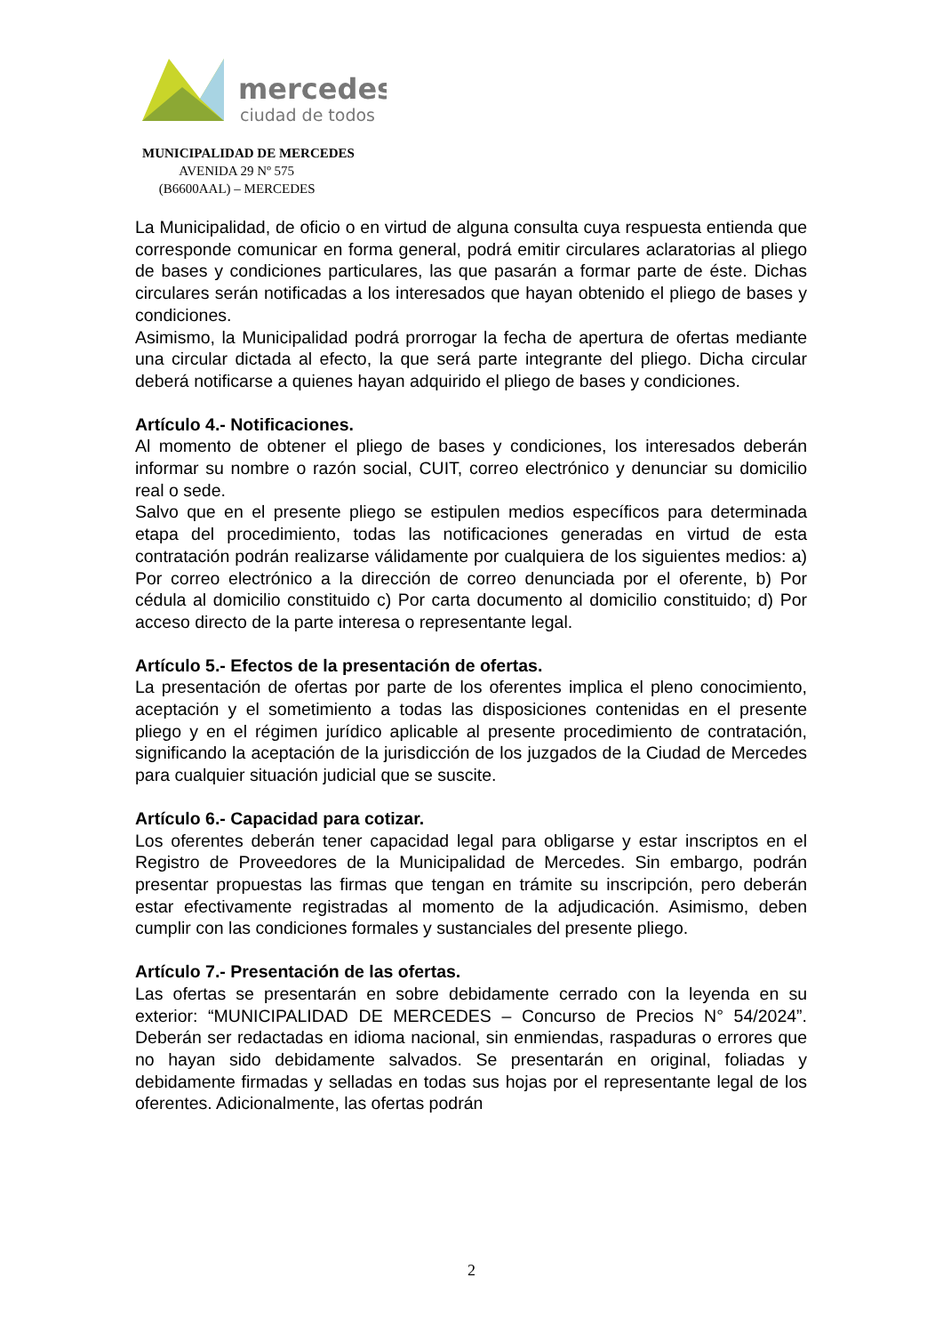mercedes
ciudad de todos
MUNICIPALIDAD DE MERCEDES
AVENIDA 29 Nº 575
(B6600AAL) – MERCEDES
La Municipalidad, de oficio o en virtud de alguna consulta cuya respuesta entienda que corresponde comunicar en forma general, podrá emitir circulares aclaratorias al pliego de bases y condiciones particulares, las que pasarán a formar parte de éste. Dichas circulares serán notificadas a los interesados que hayan obtenido el pliego de bases y condiciones.
Asimismo, la Municipalidad podrá prorrogar la fecha de apertura de ofertas mediante una circular dictada al efecto, la que será parte integrante del pliego. Dicha circular deberá notificarse a quienes hayan adquirido el pliego de bases y condiciones.
Artículo 4.- Notificaciones.
Al momento de obtener el pliego de bases y condiciones, los interesados deberán informar su nombre o razón social, CUIT, correo electrónico y denunciar su domicilio real o sede.
Salvo que en el presente pliego se estipulen medios específicos para determinada etapa del procedimiento, todas las notificaciones generadas en virtud de esta contratación podrán realizarse válidamente por cualquiera de los siguientes medios: a) Por correo electrónico a la dirección de correo denunciada por el oferente, b) Por cédula al domicilio constituido c) Por carta documento al domicilio constituido; d) Por acceso directo de la parte interesa o representante legal.
Artículo 5.- Efectos de la presentación de ofertas.
La presentación de ofertas por parte de los oferentes implica el pleno conocimiento, aceptación y el sometimiento a todas las disposiciones contenidas en el presente pliego y en el régimen jurídico aplicable al presente procedimiento de contratación, significando la aceptación de la jurisdicción de los juzgados de la Ciudad de Mercedes para cualquier situación judicial que se suscite.
Artículo 6.- Capacidad para cotizar.
Los oferentes deberán tener capacidad legal para obligarse y estar inscriptos en el Registro de Proveedores de la Municipalidad de Mercedes. Sin embargo, podrán presentar propuestas las firmas que tengan en trámite su inscripción, pero deberán estar efectivamente registradas al momento de la adjudicación. Asimismo, deben cumplir con las condiciones formales y sustanciales del presente pliego.
Artículo 7.- Presentación de las ofertas.
Las ofertas se presentarán en sobre debidamente cerrado con la leyenda en su exterior: “MUNICIPALIDAD DE MERCEDES – Concurso de Precios N° 54/2024”. Deberán ser redactadas en idioma nacional, sin enmiendas, raspaduras o errores que no hayan sido debidamente salvados. Se presentarán en original, foliadas y debidamente firmadas y selladas en todas sus hojas por el representante legal de los oferentes. Adicionalmente, las ofertas podrán
2